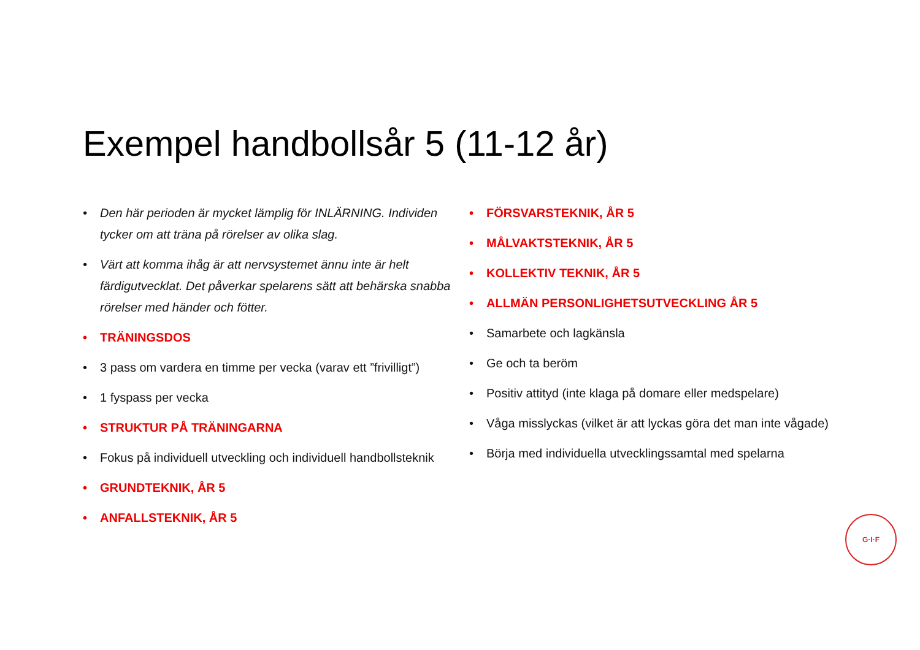Exempel handbollsår 5 (11-12 år)
• Den här perioden är mycket lämplig för INLÄRNING. Individen tycker om att träna på rörelser av olika slag.
• Värt att komma ihåg är att nervsystemet ännu inte är helt färdigutvecklat. Det påverkar spelarens sätt att behärska snabba rörelser med händer och fötter.
• TRÄNINGSDOS
• 3 pass om vardera en timme per vecka (varav ett ”frivilligt”)
• 1 fyspass per vecka
• STRUKTUR PÅ TRÄNINGARNA
• Fokus på individuell utveckling och individuell handbollsteknik
• GRUNDTEKNIK, ÅR 5
• ANFALLSTEKNIK, ÅR 5
• FÖRSVARSTEKNIK, ÅR 5
• MÅLVAKTSTEKNIK, ÅR 5
• KOLLEKTIV TEKNIK, ÅR 5
• ALLMÄN PERSONLIGHETSUTVECKLING ÅR 5
• Samarbete och lagkänsla
• Ge och ta beröm
• Positiv attityd (inte klaga på domare eller medspelare)
• Våga misslyckas (vilket är att lyckas göra det man inte vågade)
• Börja med individuella utvecklingssamtal med spelarna
G·I·F